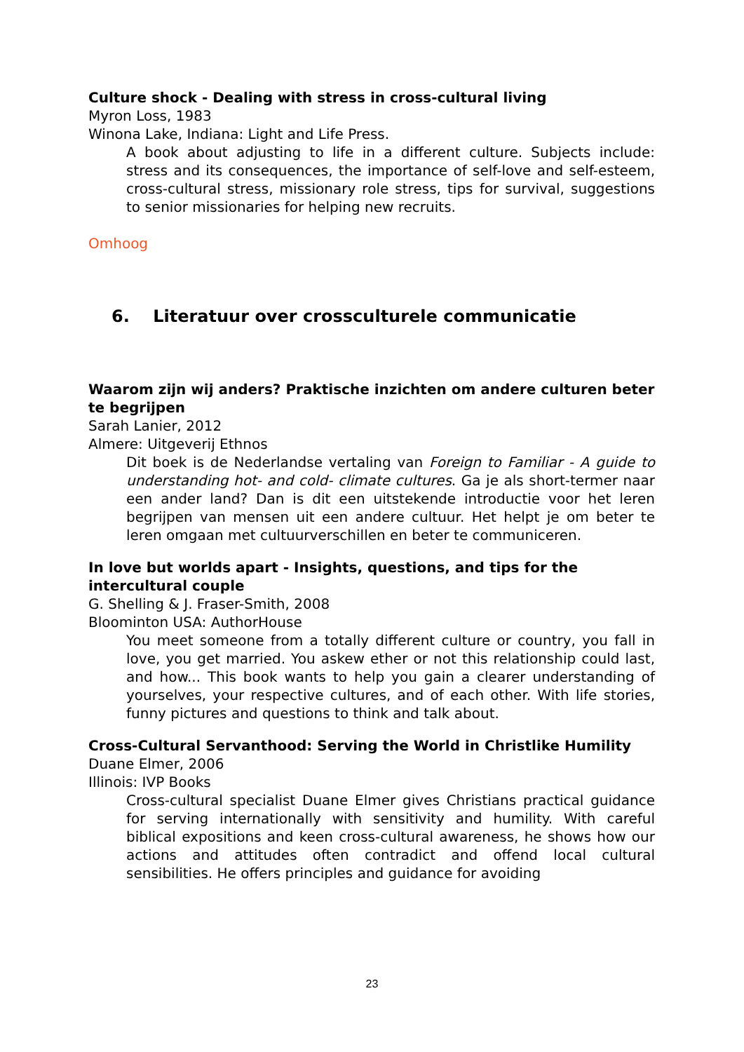Culture shock - Dealing with stress in cross-cultural living
Myron Loss, 1983
Winona Lake, Indiana: Light and Life Press.
A book about adjusting to life in a different culture. Subjects include: stress and its consequences, the importance of self-love and self-esteem, cross-cultural stress, missionary role stress, tips for survival, suggestions to senior missionaries for helping new recruits.
Omhoog
6. Literatuur over crossculturele communicatie
Waarom zijn wij anders? Praktische inzichten om andere culturen beter te begrijpen
Sarah Lanier, 2012
Almere: Uitgeverij Ethnos
Dit boek is de Nederlandse vertaling van Foreign to Familiar - A guide to understanding hot- and cold- climate cultures. Ga je als short-termer naar een ander land? Dan is dit een uitstekende introductie voor het leren begrijpen van mensen uit een andere cultuur. Het helpt je om beter te leren omgaan met cultuurverschillen en beter te communiceren.
In love but worlds apart - Insights, questions, and tips for the intercultural couple
G. Shelling & J. Fraser-Smith, 2008
Bloominton USA: AuthorHouse
You meet someone from a totally different culture or country, you fall in love, you get married. You askew ether or not this relationship could last, and how... This book wants to help you gain a clearer understanding of yourselves, your respective cultures, and of each other. With life stories, funny pictures and questions to think and talk about.
Cross-Cultural Servanthood: Serving the World in Christlike Humility
Duane Elmer, 2006
Illinois: IVP Books
Cross-cultural specialist Duane Elmer gives Christians practical guidance for serving internationally with sensitivity and humility. With careful biblical expositions and keen cross-cultural awareness, he shows how our actions and attitudes often contradict and offend local cultural sensibilities. He offers principles and guidance for avoiding
23